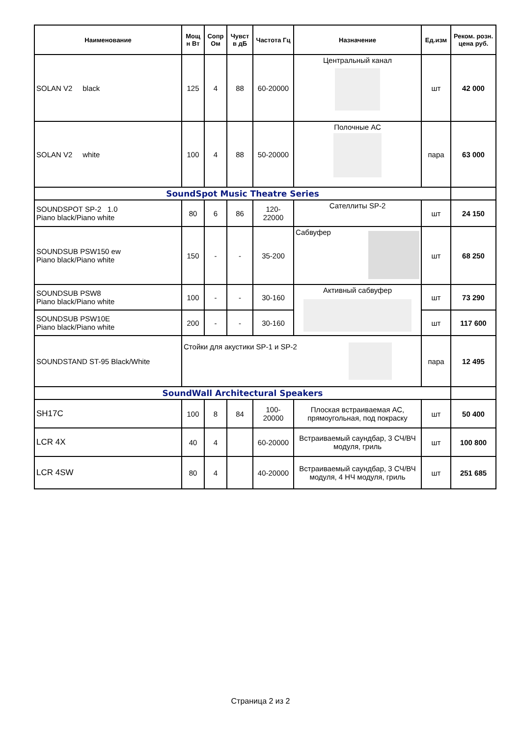| Наименование | Мощ н Вт | Сопр Ом | Чувст в дБ | Частота Гц | Назначение | Ед.изм | Реком. розн. цена руб. |
| --- | --- | --- | --- | --- | --- | --- | --- |
| SOLAN V2 black | 125 | 4 | 88 | 60-20000 | Центральный канал | шт | 42 000 |
| SOLAN V2 white | 100 | 4 | 88 | 50-20000 | Полочные АС | пара | 63 000 |
| SoundSpot Music Theatre Series | | | | | | | |
| SOUNDSPOT SP-2 1.0 Piano black/Piano white | 80 | 6 | 86 | 120- 22000 | Сателлиты SP-2 | шт | 24 150 |
| SOUNDSUB PSW150 ew Piano black/Piano white | 150 | - | - | 35-200 | Сабвуфер | шт | 68 250 |
| SOUNDSUB PSW8 Piano black/Piano white | 100 | - | - | 30-160 | Активный сабвуфер | шт | 73 290 |
| SOUNDSUB PSW10E Piano black/Piano white | 200 | - | - | 30-160 | | шт | 117 600 |
| SOUNDSTAND ST-95 Black/White | Стойки для акустики SP-1 и SP-2 | | | | | пара | 12 495 |
| SoundWall Architectural Speakers | | | | | | | |
| SH17C | 100 | 8 | 84 | 100- 20000 | Плоская встраиваемая АС, прямоугольная, под покраску | шт | 50 400 |
| LCR 4X | 40 | 4 | | 60-20000 | Встраиваемый саундбар, 3 СЧ/ВЧ модуля, гриль | шт | 100 800 |
| LCR 4SW | 80 | 4 | | 40-20000 | Встраиваемый саундбар, 3 СЧ/ВЧ модуля, 4 НЧ модуля, гриль | шт | 251 685 |
Страница 2 из 2